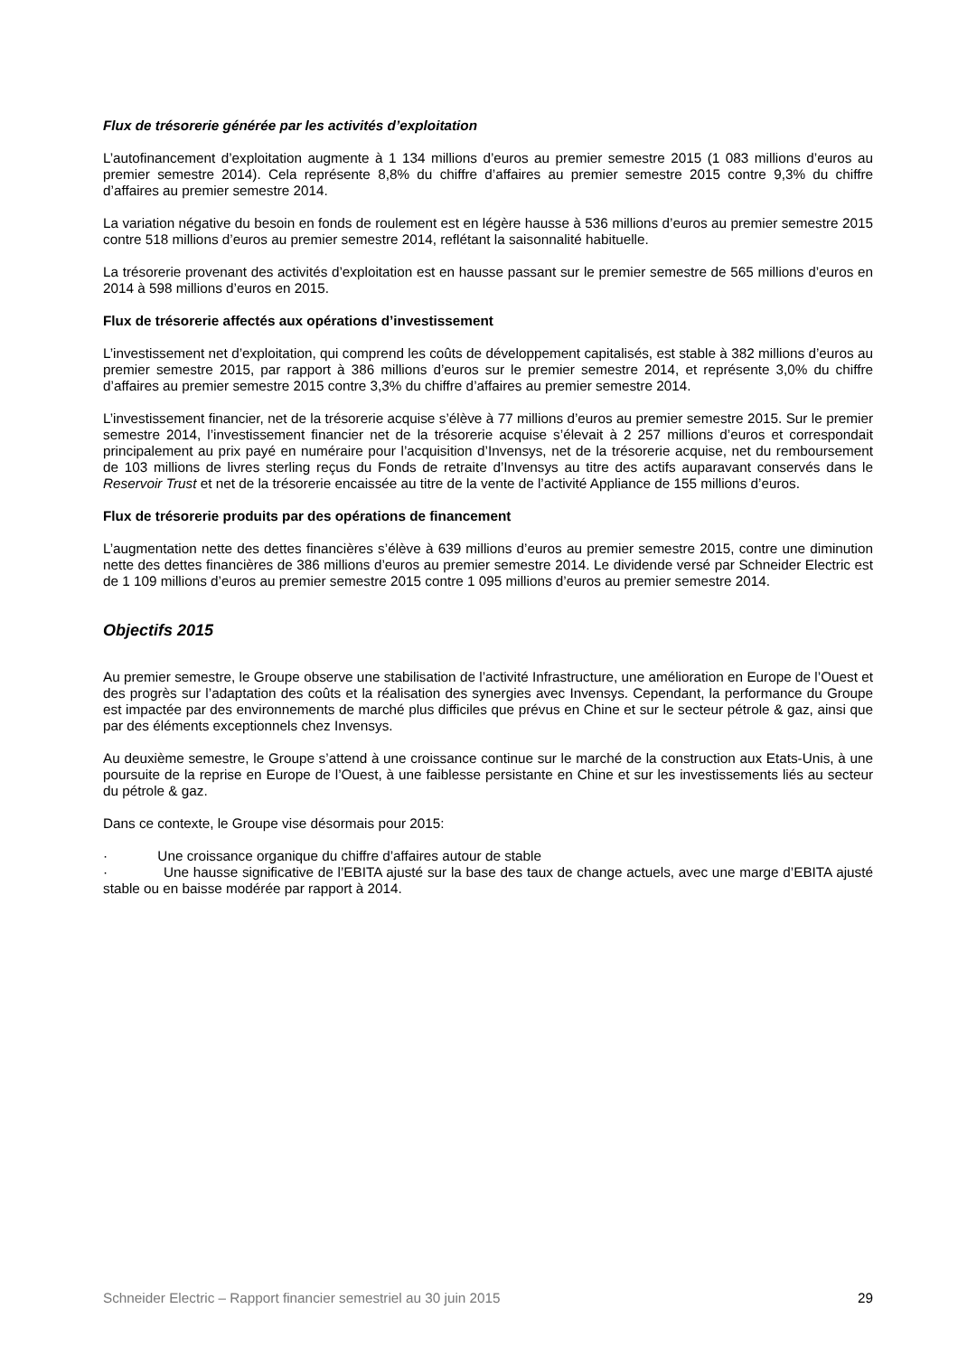Flux de trésorerie générée par les activités d’exploitation
L’autofinancement d’exploitation augmente à 1 134 millions d’euros au premier semestre 2015 (1 083 millions d’euros au premier semestre 2014). Cela représente 8,8% du chiffre d’affaires au premier semestre 2015 contre 9,3% du chiffre d’affaires au premier semestre 2014.
La variation négative du besoin en fonds de roulement est en légère hausse à 536 millions d’euros au premier semestre 2015 contre 518 millions d’euros au premier semestre 2014, reflétant la saisonnalité habituelle.
La trésorerie provenant des activités d’exploitation est en hausse passant sur le premier semestre de 565 millions d’euros en 2014 à 598 millions d’euros en 2015.
Flux de trésorerie affectés aux opérations d’investissement
L’investissement net d’exploitation, qui comprend les coûts de développement capitalisés, est stable à 382 millions d’euros au premier semestre 2015, par rapport à 386 millions d’euros sur le premier semestre 2014, et représente 3,0% du chiffre d’affaires au premier semestre 2015 contre 3,3% du chiffre d’affaires au premier semestre 2014.
L’investissement financier, net de la trésorerie acquise s’élève à 77 millions d’euros au premier semestre 2015. Sur le premier semestre 2014, l’investissement financier net de la trésorerie acquise s’élevait à 2 257 millions d’euros et correspondait principalement au prix payé en numéraire pour l’acquisition d’Invensys, net de la trésorerie acquise, net du remboursement de 103 millions de livres sterling reçus du Fonds de retraite d’Invensys au titre des actifs auparavant conservés dans le Reservoir Trust et net de la trésorerie encaissée au titre de la vente de l’activité Appliance de 155 millions d’euros.
Flux de trésorerie produits par des opérations de financement
L’augmentation nette des dettes financières s’élève à 639 millions d’euros au premier semestre 2015, contre une diminution nette des dettes financières de 386 millions d’euros au premier semestre 2014. Le dividende versé par Schneider Electric est de 1 109 millions d’euros au premier semestre 2015 contre 1 095 millions d’euros au premier semestre 2014.
Objectifs 2015
Au premier semestre, le Groupe observe une stabilisation de l’activité Infrastructure, une amélioration en Europe de l’Ouest et des progrès sur l’adaptation des coûts et la réalisation des synergies avec Invensys. Cependant, la performance du Groupe est impactée par des environnements de marché plus difficiles que prévus en Chine et sur le secteur pétrole & gaz, ainsi que par des éléments exceptionnels chez Invensys.
Au deuxième semestre, le Groupe s’attend à une croissance continue sur le marché de la construction aux Etats-Unis, à une poursuite de la reprise en Europe de l’Ouest, à une faiblesse persistante en Chine et sur les investissements liés au secteur du pétrole & gaz.
Dans ce contexte, le Groupe vise désormais pour 2015:
· Une croissance organique du chiffre d’affaires autour de stable
· Une hausse significative de l’EBITA ajusté sur la base des taux de change actuels, avec une marge d’EBITA ajusté stable ou en baisse modérée par rapport à 2014.
Schneider Electric – Rapport financier semestriel au 30 juin 2015 29